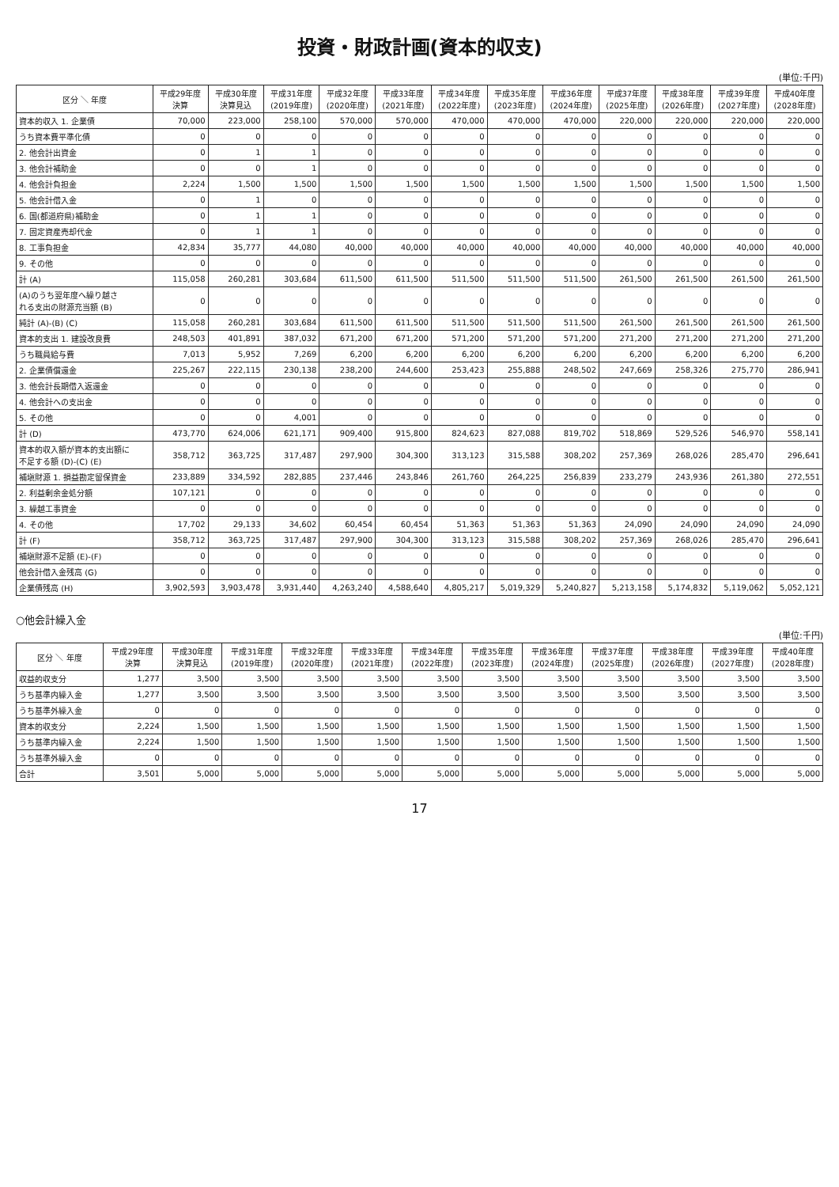投資・財政計画(資本的収支)
(単位:千円)
| 区分 ＼ 年度 | 平成29年度 決算 | 平成30年度 決算見込 | 平成31年度 (2019年度) | 平成32年度 (2020年度) | 平成33年度 (2021年度) | 平成34年度 (2022年度) | 平成35年度 (2023年度) | 平成36年度 (2024年度) | 平成37年度 (2025年度) | 平成38年度 (2026年度) | 平成39年度 (2027年度) | 平成40年度 (2028年度) |
| --- | --- | --- | --- | --- | --- | --- | --- | --- | --- | --- | --- | --- |
| 資本的収入 1. 企業債 | 70,000 | 223,000 | 258,100 | 570,000 | 570,000 | 470,000 | 470,000 | 470,000 | 220,000 | 220,000 | 220,000 | 220,000 |
| うち資本費平準化債 | 0 | 0 | 0 | 0 | 0 | 0 | 0 | 0 | 0 | 0 | 0 | 0 |
| 2. 他会計出資金 | 0 | 1 | 1 | 0 | 0 | 0 | 0 | 0 | 0 | 0 | 0 | 0 |
| 3. 他会計補助金 | 0 | 0 | 1 | 0 | 0 | 0 | 0 | 0 | 0 | 0 | 0 | 0 |
| 4. 他会計負担金 | 2,224 | 1,500 | 1,500 | 1,500 | 1,500 | 1,500 | 1,500 | 1,500 | 1,500 | 1,500 | 1,500 | 1,500 |
| 5. 他会計借入金 | 0 | 1 | 0 | 0 | 0 | 0 | 0 | 0 | 0 | 0 | 0 | 0 |
| 6. 国(都道府県)補助金 | 0 | 1 | 1 | 0 | 0 | 0 | 0 | 0 | 0 | 0 | 0 | 0 |
| 7. 固定資産売却代金 | 0 | 1 | 1 | 0 | 0 | 0 | 0 | 0 | 0 | 0 | 0 | 0 |
| 8. 工事負担金 | 42,834 | 35,777 | 44,080 | 40,000 | 40,000 | 40,000 | 40,000 | 40,000 | 40,000 | 40,000 | 40,000 | 40,000 |
| 9. その他 | 0 | 0 | 0 | 0 | 0 | 0 | 0 | 0 | 0 | 0 | 0 | 0 |
| 計 (A) | 115,058 | 260,281 | 303,684 | 611,500 | 611,500 | 511,500 | 511,500 | 511,500 | 261,500 | 261,500 | 261,500 | 261,500 |
| (A)のうち翌年度へ繰り越さ れる支出の財源充当額 (B) | 0 | 0 | 0 | 0 | 0 | 0 | 0 | 0 | 0 | 0 | 0 | 0 |
| 純計 (A)-(B) (C) | 115,058 | 260,281 | 303,684 | 611,500 | 611,500 | 511,500 | 511,500 | 511,500 | 261,500 | 261,500 | 261,500 | 261,500 |
| 資本的支出 1. 建設改良費 | 248,503 | 401,891 | 387,032 | 671,200 | 671,200 | 571,200 | 571,200 | 571,200 | 271,200 | 271,200 | 271,200 | 271,200 |
| うち職員給与費 | 7,013 | 5,952 | 7,269 | 6,200 | 6,200 | 6,200 | 6,200 | 6,200 | 6,200 | 6,200 | 6,200 | 6,200 |
| 2. 企業債償還金 | 225,267 | 222,115 | 230,138 | 238,200 | 244,600 | 253,423 | 255,888 | 248,502 | 247,669 | 258,326 | 275,770 | 286,941 |
| 3. 他会計長期借入返還金 | 0 | 0 | 0 | 0 | 0 | 0 | 0 | 0 | 0 | 0 | 0 | 0 |
| 4. 他会計への支出金 | 0 | 0 | 0 | 0 | 0 | 0 | 0 | 0 | 0 | 0 | 0 | 0 |
| 5. その他 | 0 | 0 | 4,001 | 0 | 0 | 0 | 0 | 0 | 0 | 0 | 0 | 0 |
| 計 (D) | 473,770 | 624,006 | 621,171 | 909,400 | 915,800 | 824,623 | 827,088 | 819,702 | 518,869 | 529,526 | 546,970 | 558,141 |
| 資本的収入額が資本的支出額に 不足する額 (D)-(C) (E) | 358,712 | 363,725 | 317,487 | 297,900 | 304,300 | 313,123 | 315,588 | 308,202 | 257,369 | 268,026 | 285,470 | 296,641 |
| 補塡財源 1. 損益勘定留保資金 | 233,889 | 334,592 | 282,885 | 237,446 | 243,846 | 261,760 | 264,225 | 256,839 | 233,279 | 243,936 | 261,380 | 272,551 |
| 2. 利益剰余金処分額 | 107,121 | 0 | 0 | 0 | 0 | 0 | 0 | 0 | 0 | 0 | 0 | 0 |
| 3. 繰越工事資金 | 0 | 0 | 0 | 0 | 0 | 0 | 0 | 0 | 0 | 0 | 0 | 0 |
| 4. その他 | 17,702 | 29,133 | 34,602 | 60,454 | 60,454 | 51,363 | 51,363 | 51,363 | 24,090 | 24,090 | 24,090 | 24,090 |
| 計 (F) | 358,712 | 363,725 | 317,487 | 297,900 | 304,300 | 313,123 | 315,588 | 308,202 | 257,369 | 268,026 | 285,470 | 296,641 |
| 補塡財源不足額 (E)-(F) | 0 | 0 | 0 | 0 | 0 | 0 | 0 | 0 | 0 | 0 | 0 | 0 |
| 他会計借入金残高 (G) | 0 | 0 | 0 | 0 | 0 | 0 | 0 | 0 | 0 | 0 | 0 | 0 |
| 企業債残高 (H) | 3,902,593 | 3,903,478 | 3,931,440 | 4,263,240 | 4,588,640 | 4,805,217 | 5,019,329 | 5,240,827 | 5,213,158 | 5,174,832 | 5,119,062 | 5,052,121 |
○他会計繰入金
(単位:千円)
| 区分 ＼ 年度 | 平成29年度 決算 | 平成30年度 決算見込 | 平成31年度 (2019年度) | 平成32年度 (2020年度) | 平成33年度 (2021年度) | 平成34年度 (2022年度) | 平成35年度 (2023年度) | 平成36年度 (2024年度) | 平成37年度 (2025年度) | 平成38年度 (2026年度) | 平成39年度 (2027年度) | 平成40年度 (2028年度) |
| --- | --- | --- | --- | --- | --- | --- | --- | --- | --- | --- | --- | --- |
| 収益的収支分 | 1,277 | 3,500 | 3,500 | 3,500 | 3,500 | 3,500 | 3,500 | 3,500 | 3,500 | 3,500 | 3,500 | 3,500 |
| うち基準内繰入金 | 1,277 | 3,500 | 3,500 | 3,500 | 3,500 | 3,500 | 3,500 | 3,500 | 3,500 | 3,500 | 3,500 | 3,500 |
| うち基準外繰入金 | 0 | 0 | 0 | 0 | 0 | 0 | 0 | 0 | 0 | 0 | 0 | 0 |
| 資本的収支分 | 2,224 | 1,500 | 1,500 | 1,500 | 1,500 | 1,500 | 1,500 | 1,500 | 1,500 | 1,500 | 1,500 | 1,500 |
| うち基準内繰入金 | 2,224 | 1,500 | 1,500 | 1,500 | 1,500 | 1,500 | 1,500 | 1,500 | 1,500 | 1,500 | 1,500 | 1,500 |
| うち基準外繰入金 | 0 | 0 | 0 | 0 | 0 | 0 | 0 | 0 | 0 | 0 | 0 | 0 |
| 合計 | 3,501 | 5,000 | 5,000 | 5,000 | 5,000 | 5,000 | 5,000 | 5,000 | 5,000 | 5,000 | 5,000 | 5,000 |
17